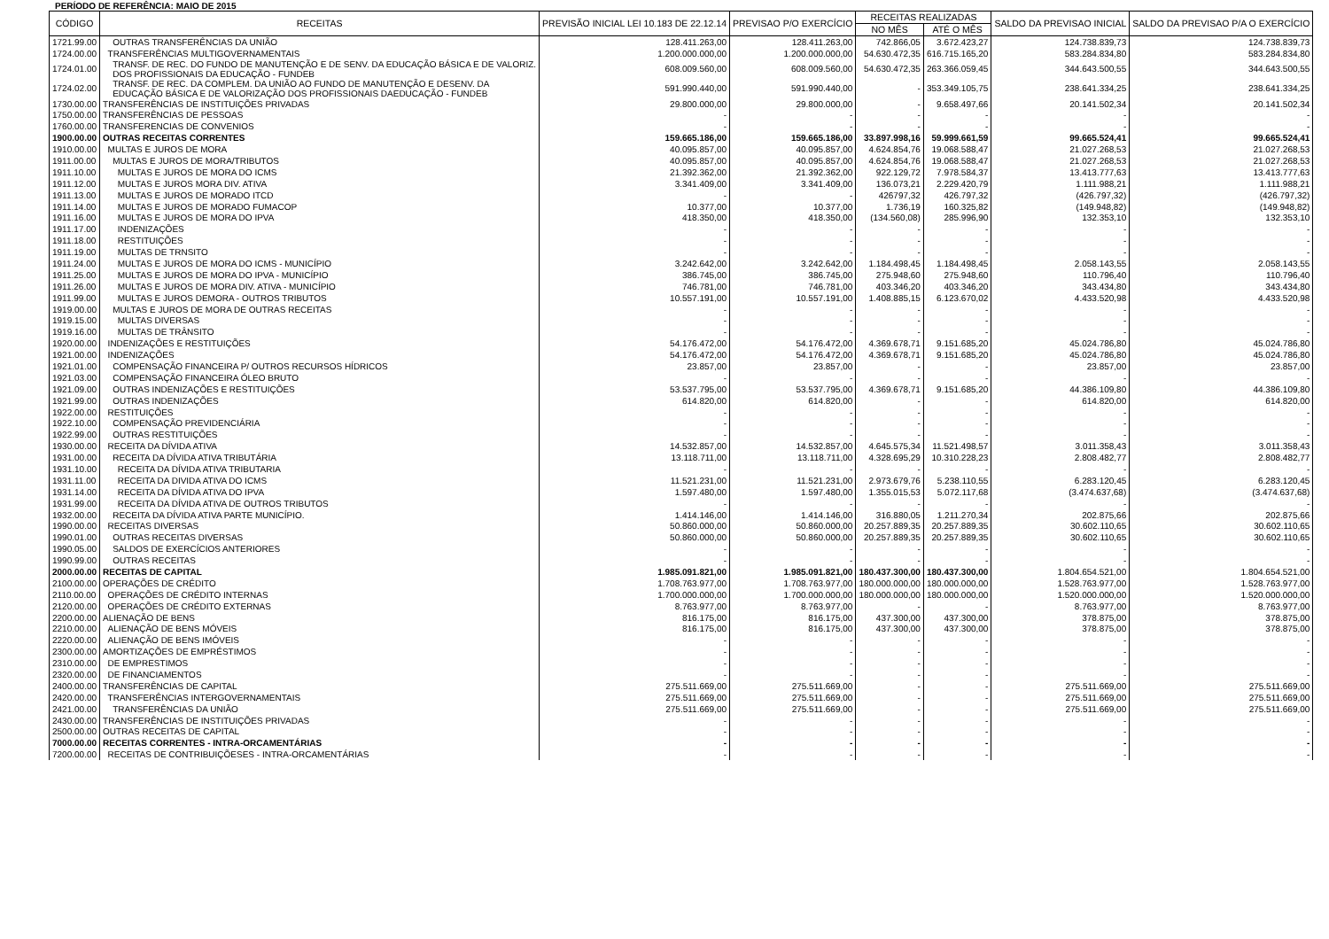PERÍODO DE REFERÊNCIA: MAIO DE 2015
| CÓDIGO | RECEITAS | PREVISÃO INICIAL LEI 10.183 DE 22.12.14 | PREVISAO P/O EXERCÍCIO | RECEITAS REALIZADAS | | SALDO DA PREVISAO INICIAL | SALDO DA PREVISAO P/A O EXERCÍCIO |
| --- | --- | --- | --- | --- | --- | --- | --- |
| | | | | NO MÊS | ATÉ O MÊS | | |
| 1721.99.00 | OUTRAS TRANSFERÊNCIAS DA UNIÃO | 128.411.263,00 | 128.411.263,00 | 742.866,05 | 3.672.423,27 | 124.738.839,73 | 124.738.839,73 |
| 1724.00.00 | TRANSFERÊNCIAS MULTIGOVERNAMENTAIS | 1.200.000.000,00 | 1.200.000.000,00 | 54.630.472,35 | 616.715.165,20 | 583.284.834,80 | 583.284.834,80 |
| 1724.01.00 | TRANSF. DE REC. DO FUNDO DE MANUTENÇÃO E DE SENV. DA EDUCAÇÃO BÁSICA E DE VALORIZ. DOS PROFISSIONAIS DA EDUCAÇÃO - FUNDEB | 608.009.560,00 | 608.009.560,00 | 54.630.472,35 | 263.366.059,45 | 344.643.500,55 | 344.643.500,55 |
| 1724.02.00 | TRANSF. DE REC. DA COMPLEM. DA UNIÃO AO FUNDO DE MANUTENÇÃO E DESENV. DA EDUCAÇÃO BÁSICA E DE VALORIZAÇÃO DOS PROFISSIONAIS DAEDUCAÇÃO - FUNDEB | 591.990.440,00 | 591.990.440,00 | - | 353.349.105,75 | 238.641.334,25 | 238.641.334,25 |
| 1730.00.00 | TRANSFERÊNCIAS DE INSTITUIÇÕES PRIVADAS | 29.800.000,00 | 29.800.000,00 | - | 9.658.497,66 | 20.141.502,34 | 20.141.502,34 |
| 1750.00.00 | TRANSFERÊNCIAS DE PESSOAS | - | - | - | - | - | - |
| 1760.00.00 | TRANSFERENCIAS DE CONVENIOS | - | - | - | - | - | - |
| 1900.00.00 | OUTRAS RECEITAS CORRENTES | 159.665.186,00 | 159.665.186,00 | 33.897.998,16 | 59.999.661,59 | 99.665.524,41 | 99.665.524,41 |
| 1910.00.00 | MULTAS E JUROS DE MORA | 40.095.857,00 | 40.095.857,00 | 4.624.854,76 | 19.068.588,47 | 21.027.268,53 | 21.027.268,53 |
| 1911.00.00 | MULTAS E JUROS DE MORA/TRIBUTOS | 40.095.857,00 | 40.095.857,00 | 4.624.854,76 | 19.068.588,47 | 21.027.268,53 | 21.027.268,53 |
| 1911.10.00 | MULTAS E JUROS DE MORA DO ICMS | 21.392.362,00 | 21.392.362,00 | 922.129,72 | 7.978.584,37 | 13.413.777,63 | 13.413.777,63 |
| 1911.12.00 | MULTAS E JUROS MORA DIV. ATIVA | 3.341.409,00 | 3.341.409,00 | 136.073,21 | 2.229.420,79 | 1.111.988,21 | 1.111.988,21 |
| 1911.13.00 | MULTAS E JUROS DE MORADO ITCD | - | - | 426797,32 | 426.797,32 | (426.797,32) | (426.797,32) |
| 1911.14.00 | MULTAS E JUROS DE MORADO FUMACOP | 10.377,00 | 10.377,00 | 1.736,19 | 160.325,82 | (149.948,82) | (149.948,82) |
| 1911.16.00 | MULTAS E JUROS DE MORA DO IPVA | 418.350,00 | 418.350,00 | (134.560,08) | 285.996,90 | 132.353,10 | 132.353,10 |
| 1911.17.00 | INDENIZAÇÕES | - | - | - | - | - | - |
| 1911.18.00 | RESTITUIÇÕES | - | - | - | - | - | - |
| 1911.19.00 | MULTAS DE TRNSITO | - | - | - | - | - | - |
| 1911.24.00 | MULTAS E JUROS DE MORA DO ICMS - MUNICÍPIO | 3.242.642,00 | 3.242.642,00 | 1.184.498,45 | 1.184.498,45 | 2.058.143,55 | 2.058.143,55 |
| 1911.25.00 | MULTAS E JUROS DE MORA DO IPVA - MUNICÍPIO | 386.745,00 | 386.745,00 | 275.948,60 | 275.948,60 | 110.796,40 | 110.796,40 |
| 1911.26.00 | MULTAS E JUROS DE MORA DIV. ATIVA - MUNICÍPIO | 746.781,00 | 746.781,00 | 403.346,20 | 403.346,20 | 343.434,80 | 343.434,80 |
| 1911.99.00 | MULTAS E JUROS DEMORA - OUTROS TRIBUTOS | 10.557.191,00 | 10.557.191,00 | 1.408.885,15 | 6.123.670,02 | 4.433.520,98 | 4.433.520,98 |
| 1919.00.00 | MULTAS E JUROS DE MORA DE OUTRAS RECEITAS | - | - | - | - | - | - |
| 1919.15.00 | MULTAS DIVERSAS | - | - | - | - | - | - |
| 1919.16.00 | MULTAS DE TRÂNSITO | - | - | - | - | - | - |
| 1920.00.00 | INDENIZAÇÕES E RESTITUIÇÕES | 54.176.472,00 | 54.176.472,00 | 4.369.678,71 | 9.151.685,20 | 45.024.786,80 | 45.024.786,80 |
| 1921.00.00 | INDENIZAÇÕES | 54.176.472,00 | 54.176.472,00 | 4.369.678,71 | 9.151.685,20 | 45.024.786,80 | 45.024.786,80 |
| 1921.01.00 | COMPENSAÇÃO FINANCEIRA P/ OUTROS RECURSOS HÍDRICOS | 23.857,00 | 23.857,00 | - | - | 23.857,00 | 23.857,00 |
| 1921.03.00 | COMPENSAÇÃO FINANCEIRA ÓLEO BRUTO | - | - | - | - | - | - |
| 1921.09.00 | OUTRAS INDENIZAÇÕES E RESTITUIÇÕES | 53.537.795,00 | 53.537.795,00 | 4.369.678,71 | 9.151.685,20 | 44.386.109,80 | 44.386.109,80 |
| 1921.99.00 | OUTRAS INDENIZAÇÕES | 614.820,00 | 614.820,00 | - | - | 614.820,00 | 614.820,00 |
| 1922.00.00 | RESTITUIÇÕES | - | - | - | - | - | - |
| 1922.10.00 | COMPENSAÇÃO PREVIDENCIÁRIA | - | - | - | - | - | - |
| 1922.99.00 | OUTRAS RESTITUIÇÕES | - | - | - | - | - | - |
| 1930.00.00 | RECEITA DA DÍVIDA ATIVA | 14.532.857,00 | 14.532.857,00 | 4.645.575,34 | 11.521.498,57 | 3.011.358,43 | 3.011.358,43 |
| 1931.00.00 | RECEITA DA DÍVIDA ATIVA TRIBUTÁRIA | 13.118.711,00 | 13.118.711,00 | 4.328.695,29 | 10.310.228,23 | 2.808.482,77 | 2.808.482,77 |
| 1931.10.00 | RECEITA DA DÍVIDA ATIVA TRIBUTARIA | - | - | - | - | - | - |
| 1931.11.00 | RECEITA DA DIVIDA ATIVA DO ICMS | 11.521.231,00 | 11.521.231,00 | 2.973.679,76 | 5.238.110,55 | 6.283.120,45 | 6.283.120,45 |
| 1931.14.00 | RECEITA DA DÍVIDA ATIVA DO IPVA | 1.597.480,00 | 1.597.480,00 | 1.355.015,53 | 5.072.117,68 | (3.474.637,68) | (3.474.637,68) |
| 1931.99.00 | RECEITA DA DÍVIDA ATIVA DE OUTROS TRIBUTOS | - | - | - | - | - | - |
| 1932.00.00 | RECEITA DA DÍVIDA ATIVA PARTE MUNICÍPIO. | 1.414.146,00 | 1.414.146,00 | 316.880,05 | 1.211.270,34 | 202.875,66 | 202.875,66 |
| 1990.00.00 | RECEITAS DIVERSAS | 50.860.000,00 | 50.860.000,00 | 20.257.889,35 | 20.257.889,35 | 30.602.110,65 | 30.602.110,65 |
| 1990.01.00 | OUTRAS RECEITAS DIVERSAS | 50.860.000,00 | 50.860.000,00 | 20.257.889,35 | 20.257.889,35 | 30.602.110,65 | 30.602.110,65 |
| 1990.05.00 | SALDOS DE EXERCÍCIOS ANTERIORES | - | - | - | - | - | - |
| 1990.99.00 | OUTRAS RECEITAS | - | - | - | - | - | - |
| 2000.00.00 | RECEITAS DE CAPITAL | 1.985.091.821,00 | 1.985.091.821,00 | 180.437.300,00 | 180.437.300,00 | 1.804.654.521,00 | 1.804.654.521,00 |
| 2100.00.00 | OPERAÇÕES DE CRÉDITO | 1.708.763.977,00 | 1.708.763.977,00 | 180.000.000,00 | 180.000.000,00 | 1.528.763.977,00 | 1.528.763.977,00 |
| 2110.00.00 | OPERAÇÕES DE CRÉDITO INTERNAS | 1.700.000.000,00 | 1.700.000.000,00 | 180.000.000,00 | 180.000.000,00 | 1.520.000.000,00 | 1.520.000.000,00 |
| 2120.00.00 | OPERAÇÕES DE CRÉDITO EXTERNAS | 8.763.977,00 | 8.763.977,00 | - | - | 8.763.977,00 | 8.763.977,00 |
| 2200.00.00 | ALIENAÇÃO DE BENS | 816.175,00 | 816.175,00 | 437.300,00 | 437.300,00 | 378.875,00 | 378.875,00 |
| 2210.00.00 | ALIENAÇÃO DE BENS MÓVEIS | 816.175,00 | 816.175,00 | 437.300,00 | 437.300,00 | 378.875,00 | 378.875,00 |
| 2220.00.00 | ALIENAÇÃO DE BENS IMÓVEIS | - | - | - | - | - | - |
| 2300.00.00 | AMORTIZAÇÕES DE EMPRÉSTIMOS | - | - | - | - | - | - |
| 2310.00.00 | DE EMPRESTIMOS | - | - | - | - | - | - |
| 2320.00.00 | DE FINANCIAMENTOS | - | - | - | - | - | - |
| 2400.00.00 | TRANSFERÊNCIAS DE CAPITAL | 275.511.669,00 | 275.511.669,00 | - | - | 275.511.669,00 | 275.511.669,00 |
| 2420.00.00 | TRANSFERÊNCIAS INTERGOVERNAMENTAIS | 275.511.669,00 | 275.511.669,00 | - | - | 275.511.669,00 | 275.511.669,00 |
| 2421.00.00 | TRANSFERÊNCIAS DA UNIÃO | 275.511.669,00 | 275.511.669,00 | - | - | 275.511.669,00 | 275.511.669,00 |
| 2430.00.00 | TRANSFERÊNCIAS DE INSTITUIÇÕES PRIVADAS | - | - | - | - | - | - |
| 2500.00.00 | OUTRAS RECEITAS DE CAPITAL | - | - | - | - | - | - |
| 7000.00.00 | RECEITAS CORRENTES - INTRA-ORCAMENTÁRIAS | - | - | - | - | - | - |
| 7200.00.00 | RECEITAS DE CONTRIBUIÇÕESES - INTRA-ORCAMENTÁRIAS | - | - | - | - | - | - |